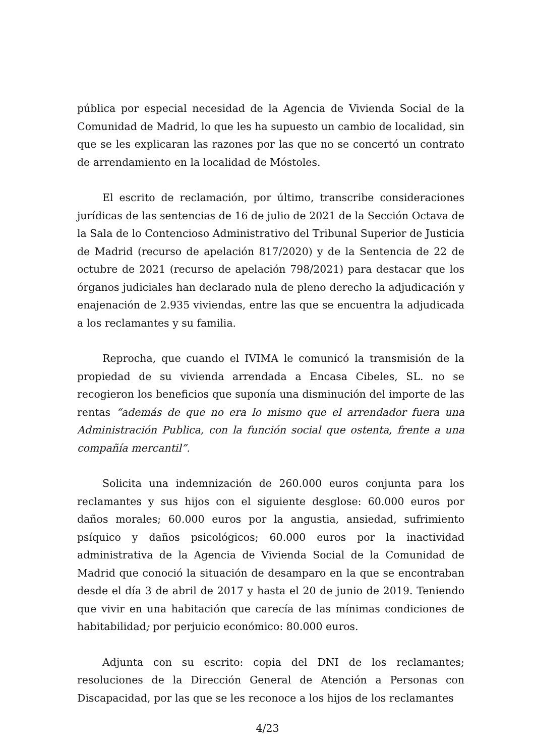pública por especial necesidad de la Agencia de Vivienda Social de la Comunidad de Madrid, lo que les ha supuesto un cambio de localidad, sin que se les explicaran las razones por las que no se concertó un contrato de arrendamiento en la localidad de Móstoles.
El escrito de reclamación, por último, transcribe consideraciones jurídicas de las sentencias de 16 de julio de 2021 de la Sección Octava de la Sala de lo Contencioso Administrativo del Tribunal Superior de Justicia de Madrid (recurso de apelación 817/2020) y de la Sentencia de 22 de octubre de 2021 (recurso de apelación 798/2021) para destacar que los órganos judiciales han declarado nula de pleno derecho la adjudicación y enajenación de 2.935 viviendas, entre las que se encuentra la adjudicada a los reclamantes y su familia.
Reprocha, que cuando el IVIMA le comunicó la transmisión de la propiedad de su vivienda arrendada a Encasa Cibeles, SL. no se recogieron los beneficios que suponía una disminución del importe de las rentas “además de que no era lo mismo que el arrendador fuera una Administración Publica, con la función social que ostenta, frente a una compañía mercantil”.
Solicita una indemnización de 260.000 euros conjunta para los reclamantes y sus hijos con el siguiente desglose: 60.000 euros por daños morales; 60.000 euros por la angustia, ansiedad, sufrimiento psíquico y daños psicológicos; 60.000 euros por la inactividad administrativa de la Agencia de Vivienda Social de la Comunidad de Madrid que conoció la situación de desamparo en la que se encontraban desde el día 3 de abril de 2017 y hasta el 20 de junio de 2019. Teniendo que vivir en una habitación que carecía de las mínimas condiciones de habitabilidad; por perjuicio económico: 80.000 euros.
Adjunta con su escrito: copia del DNI de los reclamantes; resoluciones de la Dirección General de Atención a Personas con Discapacidad, por las que se les reconoce a los hijos de los reclamantes
4/23